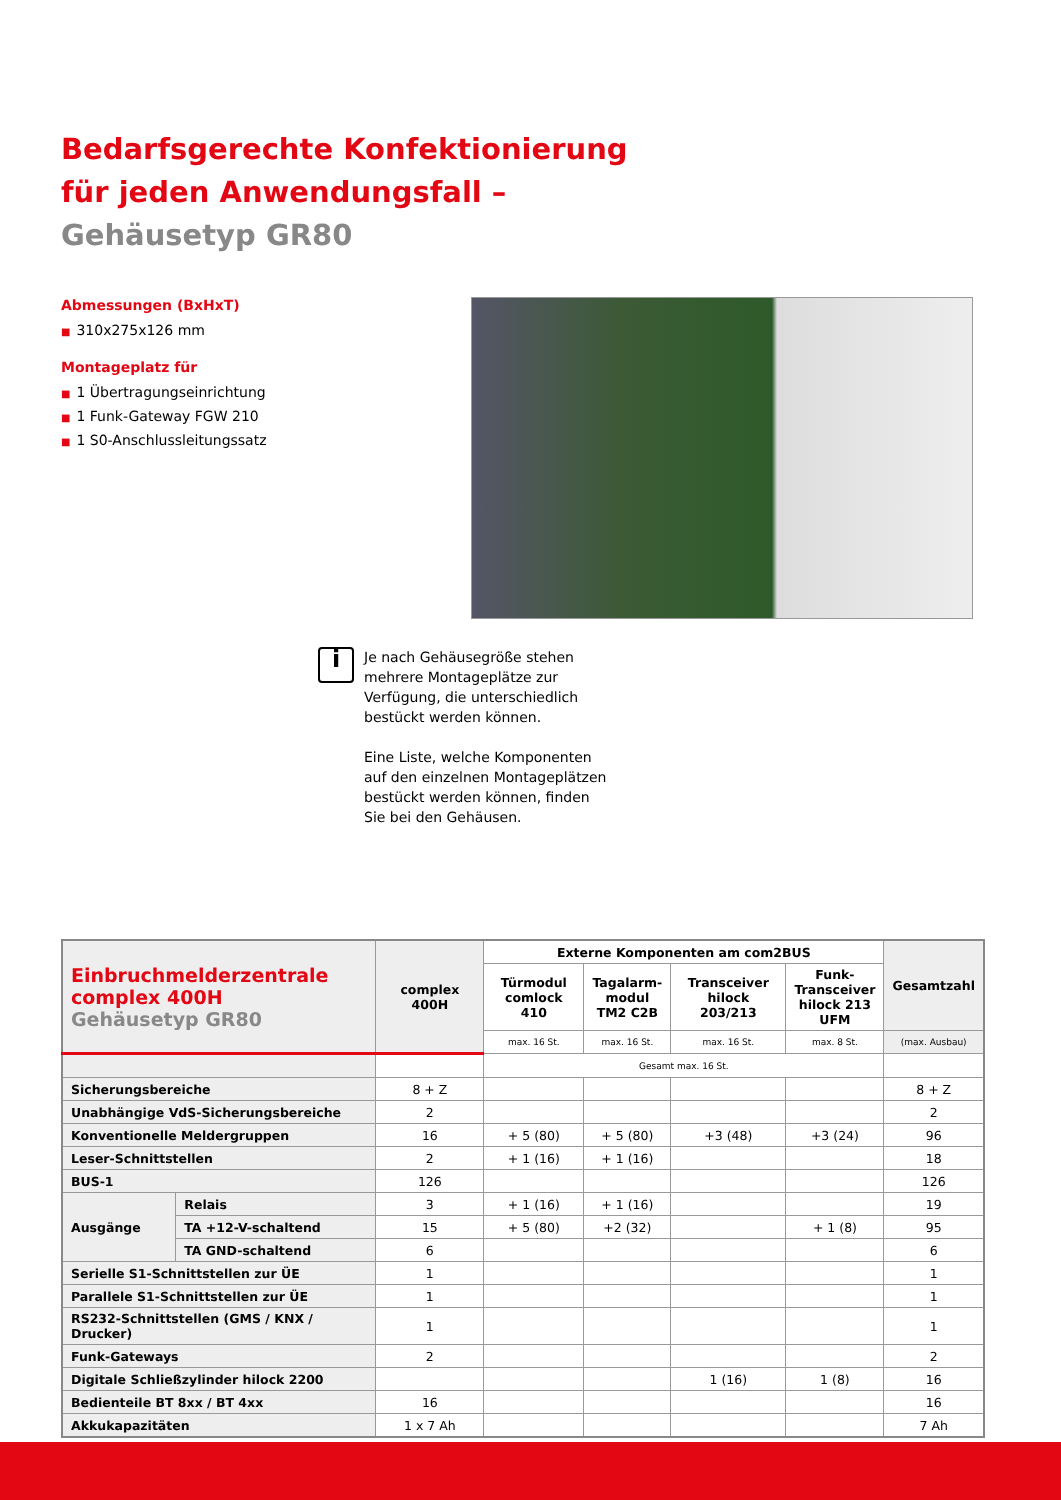Bedarfsgerechte Konfektionierung
für jeden Anwendungsfall –
Gehäusetyp GR80
Abmessungen (BxHxT)
■ 310x275x126 mm
Montageplatz für
■ 1 Übertragungseinrichtung
■ 1 Funk-Gateway FGW 210
■ 1 S0-Anschlussleitungssatz
i
Je nach Gehäusegröße stehen
mehrere Montageplätze zur
Verfügung, die unterschiedlich
bestückt werden können.
Eine Liste, welche Komponenten
auf den einzelnen Montageplätzen
bestückt werden können, finden
Sie bei den Gehäusen.
| Einbruchmelderzentrale complex 400H Gehäusetyp GR80 | | complex 400H | Externe Komponenten am com2BUS | | | | Gesamtzahl |
| --- | --- | --- | --- | --- | --- | --- | --- |
| | | | Türmodul comlock 410 | Tagalarm- modul TM2 C2B | Transceiver hilock 203/213 | Funk- Transceiver hilock 213 UFM | |
| | | | max. 16 St. | max. 16 St. | max. 16 St. | max. 8 St. | (max. Ausbau) |
| | | | Gesamt max. 16 St. | | | | |
| Sicherungsbereiche | | 8 + Z | | | | | 8 + Z |
| Unabhängige VdS-Sicherungsbereiche | | 2 | | | | | 2 |
| Konventionelle Meldergruppen | | 16 | + 5 (80) | + 5 (80) | +3 (48) | +3 (24) | 96 |
| Leser-Schnittstellen | | 2 | + 1 (16) | + 1 (16) | | | 18 |
| BUS-1 | | 126 | | | | | 126 |
| Ausgänge | Relais | 3 | + 1 (16) | + 1 (16) | | | 19 |
| | TA +12-V-schaltend | 15 | + 5 (80) | +2 (32) | | + 1 (8) | 95 |
| | TA GND-schaltend | 6 | | | | | 6 |
| Serielle S1-Schnittstellen zur ÜE | | 1 | | | | | 1 |
| Parallele S1-Schnittstellen zur ÜE | | 1 | | | | | 1 |
| RS232-Schnittstellen (GMS / KNX / Drucker) | | 1 | | | | | 1 |
| Funk-Gateways | | 2 | | | | | 2 |
| Digitale Schließzylinder hilock 2200 | | | | | 1 (16) | 1 (8) | 16 |
| Bedienteile BT 8xx / BT 4xx | | 16 | | | | | 16 |
| Akkukapazitäten | | 1 x 7 Ah | | | | | 7 Ah |